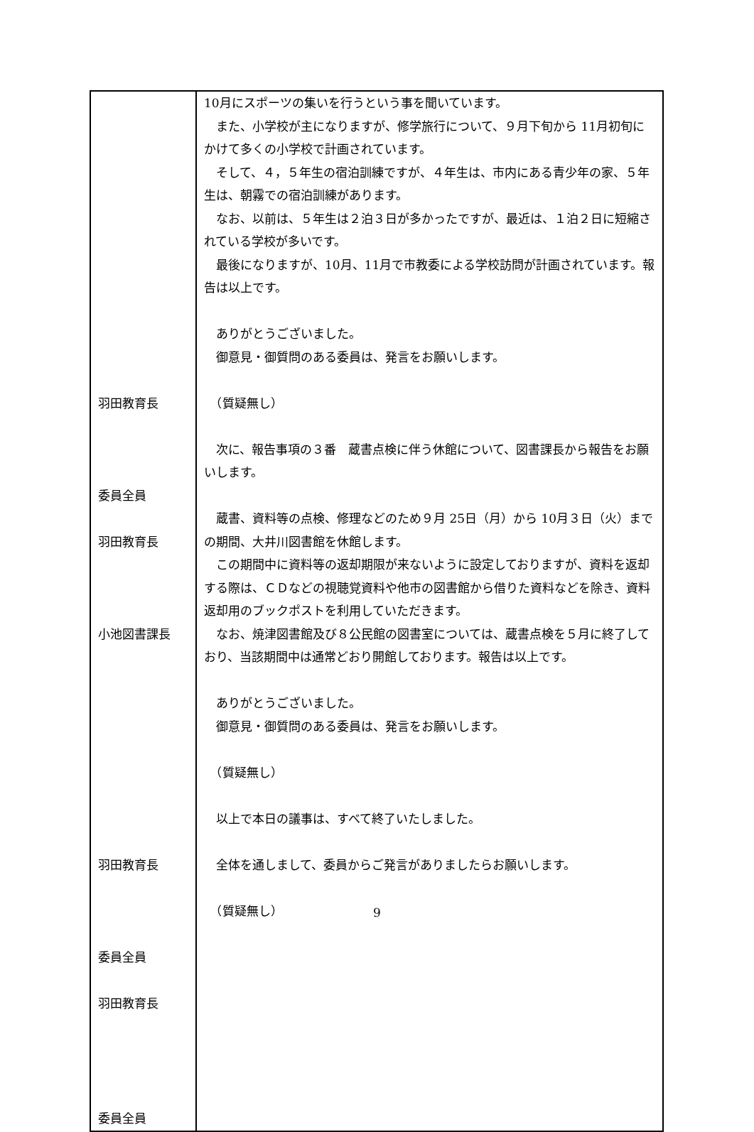| 羽田教育長 委員全員 羽田教育長 小池図書課長 羽田教育長 委員全員 羽田教育長 委員全員 | 10月にスポーツの集いを行うという事を聞いています。 また、小学校が主になりますが、修学旅行について、９月下旬から 11月初旬にかけて多くの小学校で計画されています。 そして、４，５年生の宿泊訓練ですが、４年生は、市内にある青少年の家、５年生は、朝霧での宿泊訓練があります。 なお、以前は、５年生は２泊３日が多かったですが、最近は、１泊２日に短縮されている学校が多いです。 最後になりますが、10月、11月で市教委による学校訪問が計画されています。報告は以上です。 ありがとうございました。 御意見・御質問のある委員は、発言をお願いします。 （質疑無し） 次に、報告事項の３番 蔵書点検に伴う休館について、図書課長から報告をお願いします。 蔵書、資料等の点検、修理などのため９月 25日（月）から 10月３日（火）までの期間、大井川図書館を休館します。 この期間中に資料等の返却期限が来ないように設定しておりますが、資料を返却する際は、ＣＤなどの視聴覚資料や他市の図書館から借りた資料などを除き、資料返却用のブックポストを利用していただきます。 なお、焼津図書館及び８公民館の図書室については、蔵書点検を５月に終了しており、当該期間中は通常どおり開館しております。報告は以上です。 ありがとうございました。 御意見・御質問のある委員は、発言をお願いします。 （質疑無し） 以上で本日の議事は、すべて終了いたしました。 全体を通しまして、委員からご発言がありましたらお願いします。 （質疑無し） |
9